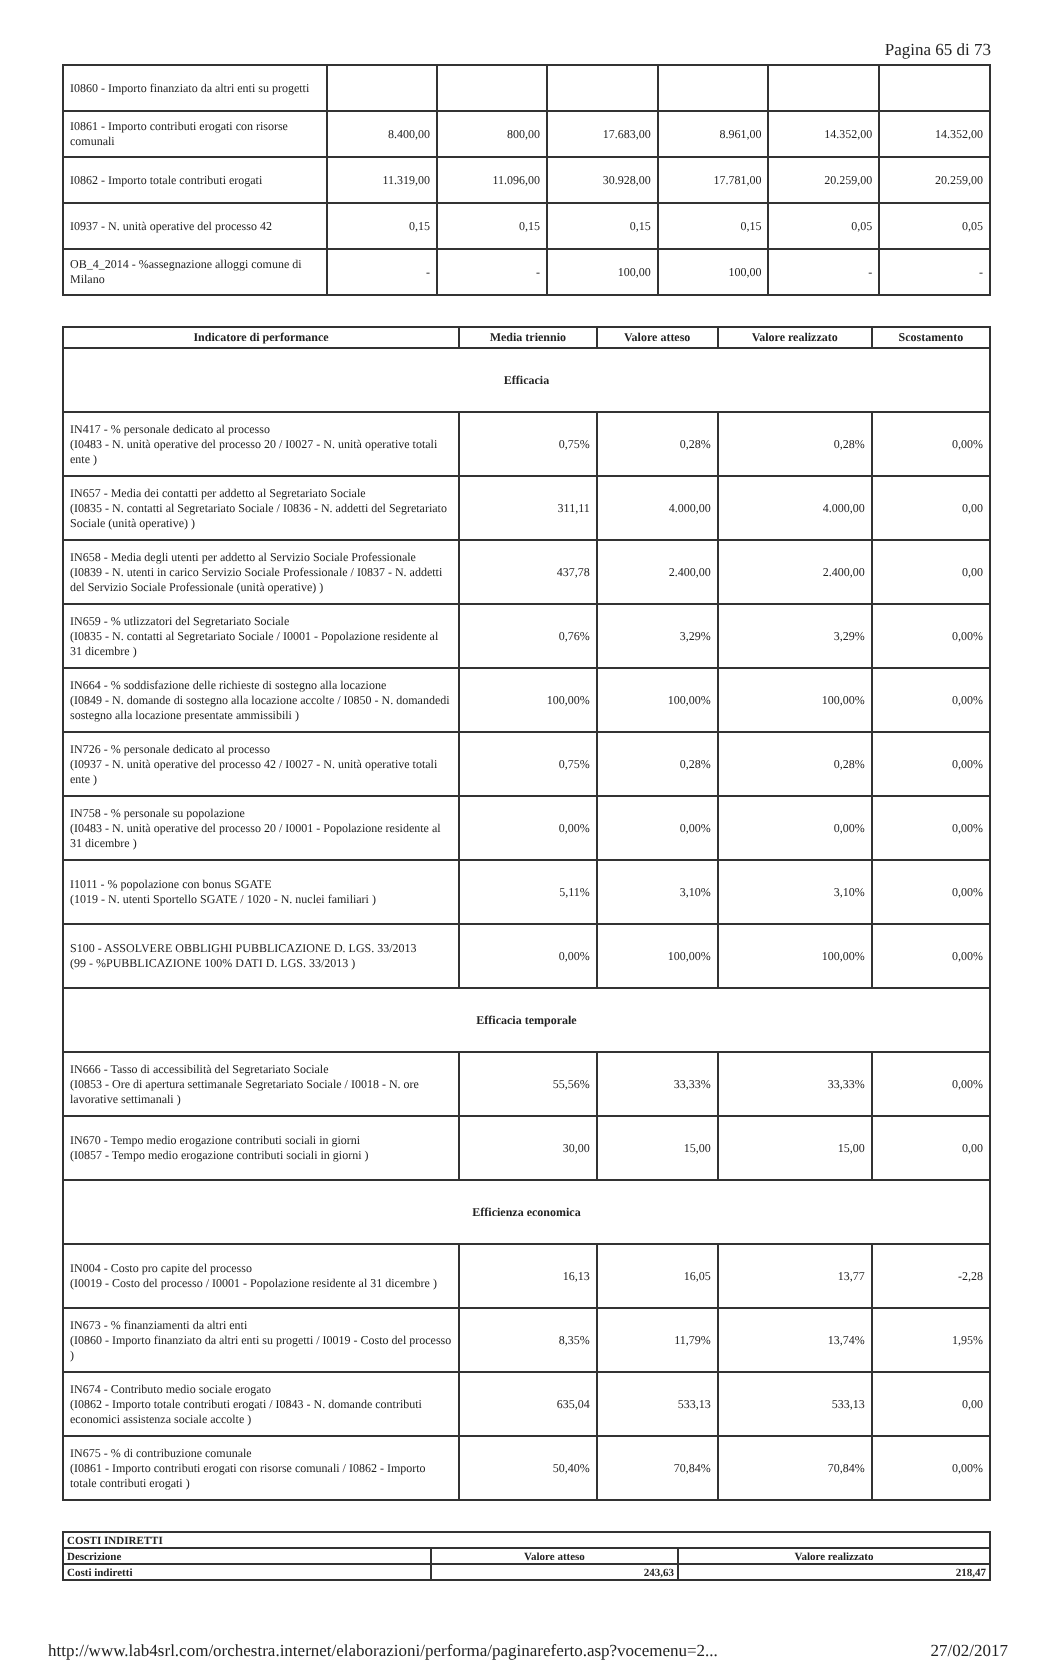Pagina 65 di 73
| I0860 - Importo finanziato da altri enti su progetti | | | | | | |
| I0861 - Importo contributi erogati con risorse comunali | 8.400,00 | 800,00 | 17.683,00 | 8.961,00 | 14.352,00 | 14.352,00 |
| I0862 - Importo totale contributi erogati | 11.319,00 | 11.096,00 | 30.928,00 | 17.781,00 | 20.259,00 | 20.259,00 |
| I0937 - N. unità operative del processo 42 | 0,15 | 0,15 | 0,15 | 0,15 | 0,05 | 0,05 |
| OB_4_2014 - %assegnazione alloggi comune di Milano | - | - | 100,00 | 100,00 | - | - |
| Indicatore di performance | Media triennio | Valore atteso | Valore realizzato | Scostamento |
| --- | --- | --- | --- | --- |
| Efficacia | | | | |
| IN417 - % personale dedicato al processo (I0483 - N. unità operative del processo 20 / I0027 - N. unità operative totali ente ) | 0,75% | 0,28% | 0,28% | 0,00% |
| IN657 - Media dei contatti per addetto al Segretariato Sociale (I0835 - N. contatti al Segretariato Sociale / I0836 - N. addetti del Segretariato Sociale (unità operative) ) | 311,11 | 4.000,00 | 4.000,00 | 0,00 |
| IN658 - Media degli utenti per addetto al Servizio Sociale Professionale (I0839 - N. utenti in carico Servizio Sociale Professionale / I0837 - N. addetti del Servizio Sociale Professionale (unità operative) ) | 437,78 | 2.400,00 | 2.400,00 | 0,00 |
| IN659 - % utlizzatori del Segretariato Sociale (I0835 - N. contatti al Segretariato Sociale / I0001 - Popolazione residente al 31 dicembre ) | 0,76% | 3,29% | 3,29% | 0,00% |
| IN664 - % soddisfazione delle richieste di sostegno alla locazione (I0849 - N. domande di sostegno alla locazione accolte / I0850 - N. domandedi sostegno alla locazione presentate ammissibili ) | 100,00% | 100,00% | 100,00% | 0,00% |
| IN726 - % personale dedicato al processo (I0937 - N. unità operative del processo 42 / I0027 - N. unità operative totali ente ) | 0,75% | 0,28% | 0,28% | 0,00% |
| IN758 - % personale su popolazione (I0483 - N. unità operative del processo 20 / I0001 - Popolazione residente al 31 dicembre ) | 0,00% | 0,00% | 0,00% | 0,00% |
| I1011 - % popolazione con bonus SGATE (1019 - N. utenti Sportello SGATE / 1020 - N. nuclei familiari ) | 5,11% | 3,10% | 3,10% | 0,00% |
| S100 - ASSOLVERE OBBLIGHI PUBBLICAZIONE D. LGS. 33/2013 (99 - %PUBBLICAZIONE 100% DATI D. LGS. 33/2013 ) | 0,00% | 100,00% | 100,00% | 0,00% |
| Efficacia temporale | | | | |
| IN666 - Tasso di accessibilità del Segretariato Sociale (I0853 - Ore di apertura settimanale Segretariato Sociale / I0018 - N. ore lavorative settimanali ) | 55,56% | 33,33% | 33,33% | 0,00% |
| IN670 - Tempo medio erogazione contributi sociali in giorni (I0857 - Tempo medio erogazione contributi sociali in giorni ) | 30,00 | 15,00 | 15,00 | 0,00 |
| Efficienza economica | | | | |
| IN004 - Costo pro capite del processo (I0019 - Costo del processo / I0001 - Popolazione residente al 31 dicembre ) | 16,13 | 16,05 | 13,77 | -2,28 |
| IN673 - % finanziamenti da altri enti (I0860 - Importo finanziato da altri enti su progetti / I0019 - Costo del processo ) | 8,35% | 11,79% | 13,74% | 1,95% |
| IN674 - Contributo medio sociale erogato (I0862 - Importo totale contributi erogati / I0843 - N. domande contributi economici assistenza sociale accolte ) | 635,04 | 533,13 | 533,13 | 0,00 |
| IN675 - % di contribuzione comunale (I0861 - Importo contributi erogati con risorse comunali / I0862 - Importo totale contributi erogati ) | 50,40% | 70,84% | 70,84% | 0,00% |
| COSTI INDIRETTI | | |
| --- | --- | --- |
| Descrizione | Valore atteso | Valore realizzato |
| Costi indiretti | 243,63 | 218,47 |
http://www.lab4srl.com/orchestra.internet/elaborazioni/performa/paginareferto.asp?vocemenu=2... 27/02/2017